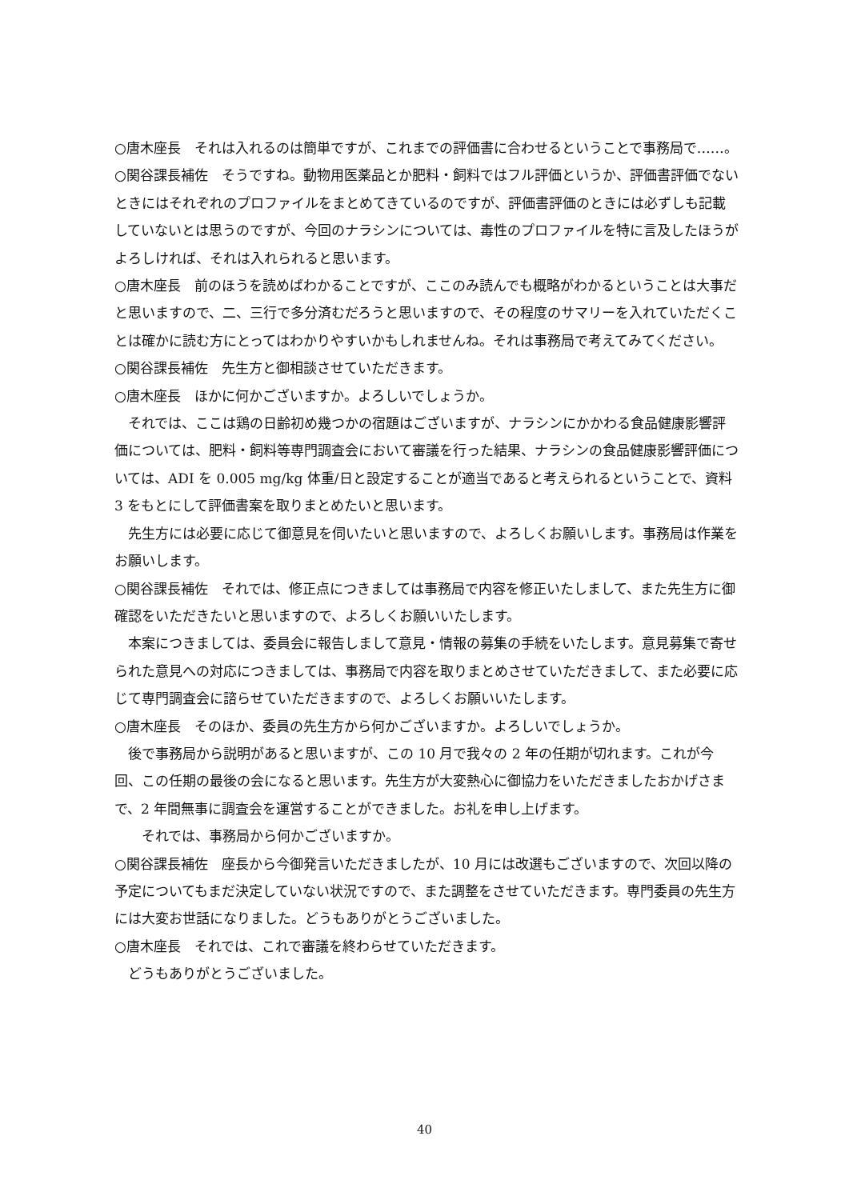○唐木座長　それは入れるのは簡単ですが、これまでの評価書に合わせるということで事務局で……。
○関谷課長補佐　そうですね。動物用医薬品とか肥料・飼料ではフル評価というか、評価書評価でないときにはそれぞれのプロファイルをまとめてきているのですが、評価書評価のときには必ずしも記載していないとは思うのですが、今回のナラシンについては、毒性のプロファイルを特に言及したほうがよろしければ、それは入れられると思います。
○唐木座長　前のほうを読めばわかることですが、ここのみ読んでも概略がわかるということは大事だと思いますので、二、三行で多分済むだろうと思いますので、その程度のサマリーを入れていただくことは確かに読む方にとってはわかりやすいかもしれませんね。それは事務局で考えてみてください。
○関谷課長補佐　先生方と御相談させていただきます。
○唐木座長　ほかに何かございますか。よろしいでしょうか。
それでは、ここは鶏の日齢初め幾つかの宿題はございますが、ナラシンにかかわる食品健康影響評価については、肥料・飼料等専門調査会において審議を行った結果、ナラシンの食品健康影響評価については、ADI を 0.005 mg/kg 体重/日と設定することが適当であると考えられるということで、資料 3 をもとにして評価書案を取りまとめたいと思います。
先生方には必要に応じて御意見を伺いたいと思いますので、よろしくお願いします。事務局は作業をお願いします。
○関谷課長補佐　それでは、修正点につきましては事務局で内容を修正いたしまして、また先生方に御確認をいただきたいと思いますので、よろしくお願いいたします。
本案につきましては、委員会に報告しまして意見・情報の募集の手続をいたします。意見募集で寄せられた意見への対応につきましては、事務局で内容を取りまとめさせていただきまして、また必要に応じて専門調査会に諮らせていただきますので、よろしくお願いいたします。
○唐木座長　そのほか、委員の先生方から何かございますか。よろしいでしょうか。
後で事務局から説明があると思いますが、この 10 月で我々の 2 年の任期が切れます。これが今回、この任期の最後の会になると思います。先生方が大変熱心に御協力をいただきましたおかげさまで、2 年間無事に調査会を運営することができました。お礼を申し上げます。
それでは、事務局から何かございますか。
○関谷課長補佐　座長から今御発言いただきましたが、10 月には改選もございますので、次回以降の予定についてもまだ決定していない状況ですので、また調整をさせていただきます。専門委員の先生方には大変お世話になりました。どうもありがとうございました。
○唐木座長　それでは、これで審議を終わらせていただきます。
どうもありがとうございました。
40